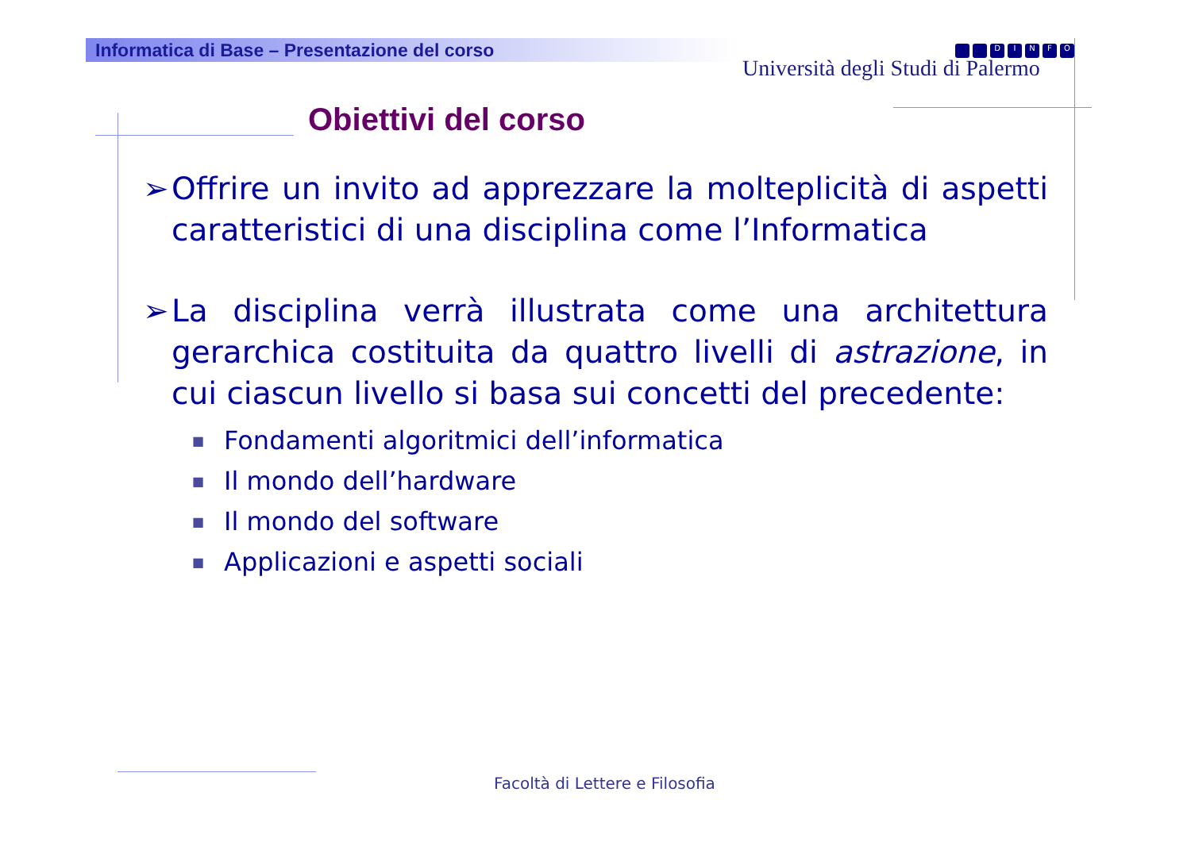Informatica di Base – Presentazione del corso
Università degli Studi di Palermo
DINFO
Obiettivi del corso
➢ Offrire un invito ad apprezzare la molteplicità di aspetti caratteristici di una disciplina come l’Informatica
➢ La disciplina verrà illustrata come una architettura gerarchica costituita da quattro livelli di astrazione, in cui ciascun livello si basa sui concetti del precedente:
■ Fondamenti algoritmici dell’informatica
■ Il mondo dell’hardware
■ Il mondo del software
■ Applicazioni e aspetti sociali
Facoltà di Lettere e Filosofia